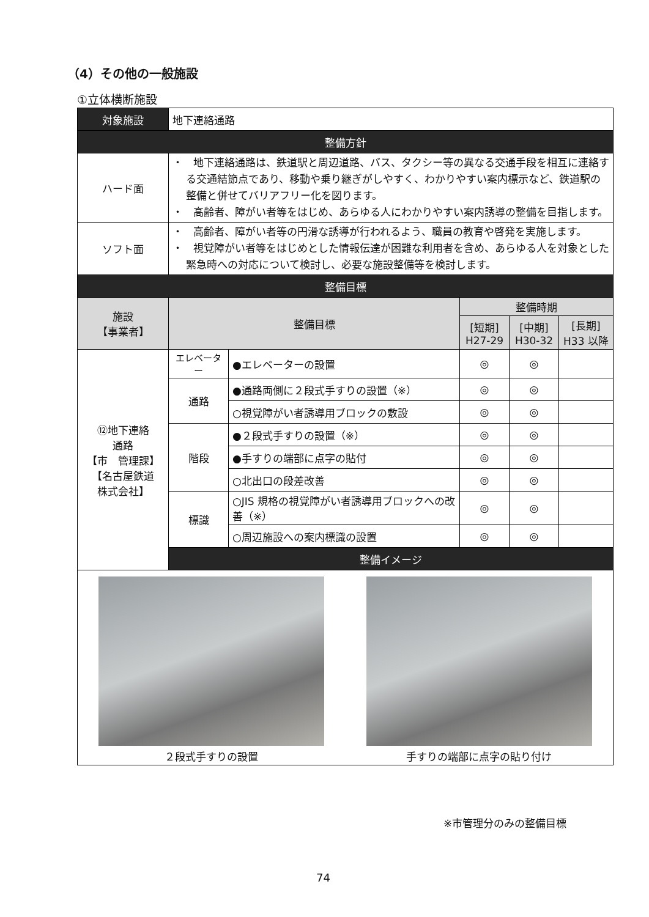（4）その他の一般施設
①立体横断施設
| 対象施設 | 地下連絡通路 | | | | |
| 整備方針 | | | | | |
| ハード面 | ・ 地下連絡通路は、鉄道駅と周辺道路、バス、タクシー等の異なる交通手段を相互に連絡する交通結節点であり、移動や乗り継ぎがしやすく、わかりやすい案内標示など、鉄道駅の整備と併せてバリアフリー化を図ります。 ・ 高齢者、障がい者等をはじめ、あらゆる人にわかりやすい案内誘導の整備を目指します。 | | | | |
| ソフト面 | ・ 高齢者、障がい者等の円滑な誘導が行われるよう、職員の教育や啓発を実施します。 ・ 視覚障がい者等をはじめとした情報伝達が困難な利用者を含め、あらゆる人を対象とした緊急時への対応について検討し、必要な施設整備等を検討します。 | | | | |
| 整備目標 | | | | | |
| 施設 【事業者】 | 整備目標 | | 整備時期 | | |
| | | | [短期] H27-29 | [中期] H30-32 | [長期] H33 以降 |
| ⑫地下連絡 通路 【市 管理課】 【名古屋鉄道 株式会社】 | エレベーター | ●エレベーターの設置 | ◎ | ◎ | |
| | 通路 | ●通路両側に２段式手すりの設置（※） | ◎ | ◎ | |
| | | ○視覚障がい者誘導用ブロックの敷設 | ◎ | ◎ | |
| | 階段 | ●２段式手すりの設置（※） | ◎ | ◎ | |
| | | ●手すりの端部に点字の貼付 | ◎ | ◎ | |
| | | ○北出口の段差改善 | ◎ | ◎ | |
| | 標識 | ○JIS 規格の視覚障がい者誘導用ブロックへの改善（※） | ◎ | ◎ | |
| | | ○周辺施設への案内標識の設置 | ◎ | ◎ | |
| | 整備イメージ | | | | |
| ２段式手すりの設置 手すりの端部に点字の貼り付け | | | | | |
※市管理分のみの整備目標
74